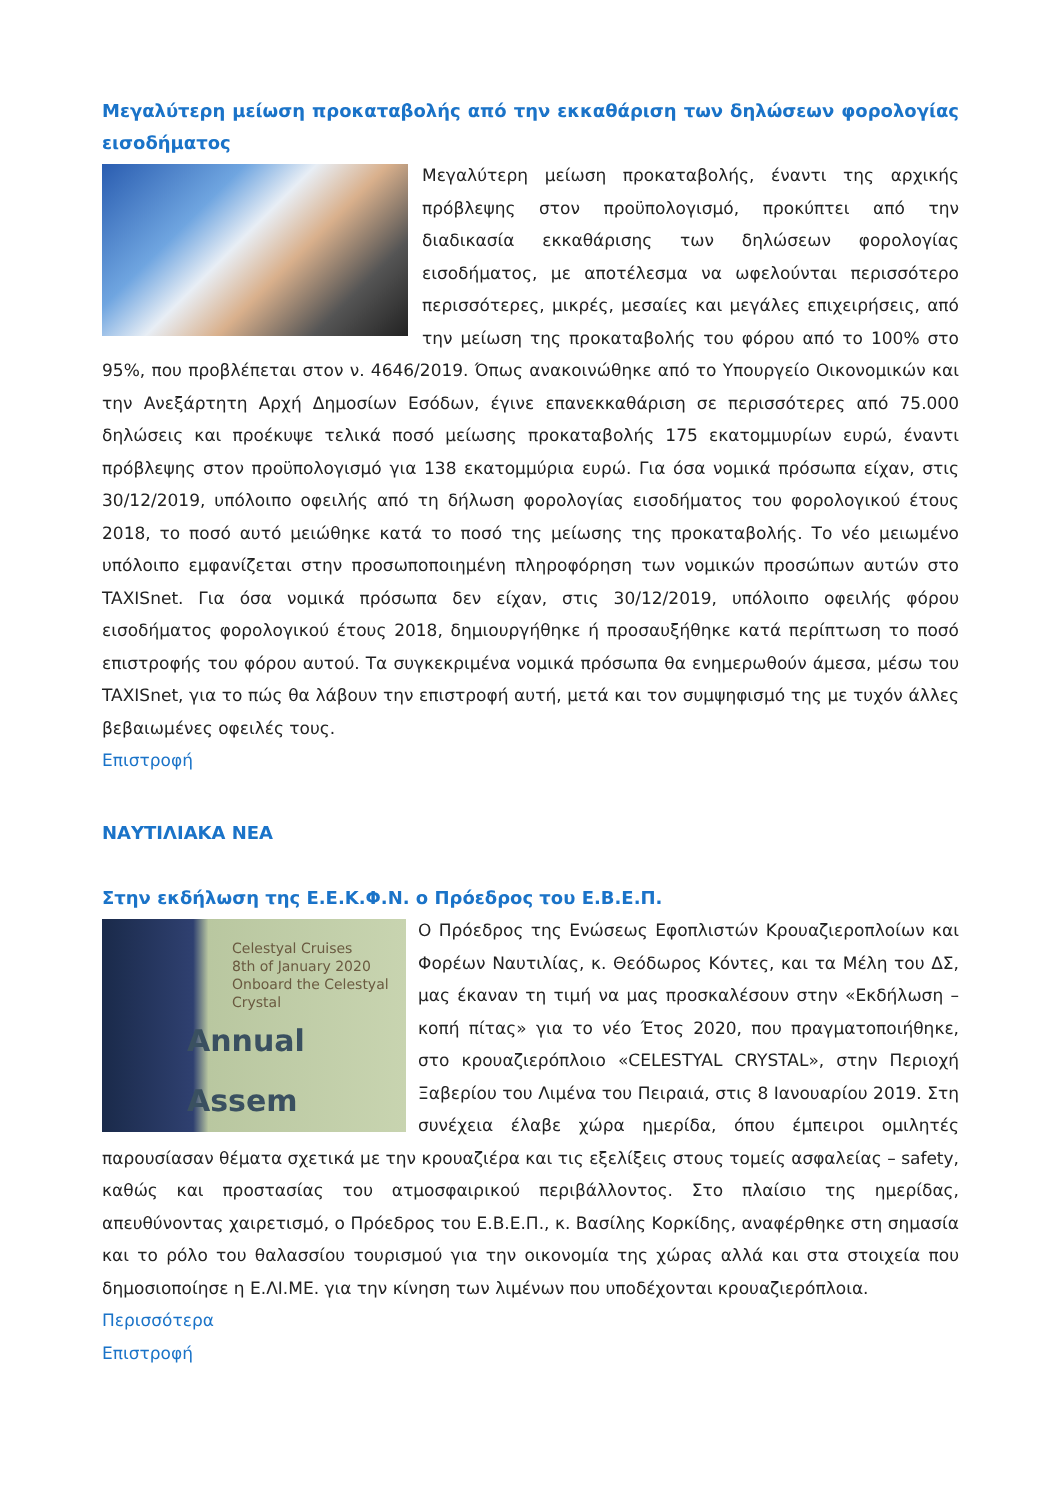Μεγαλύτερη μείωση προκαταβολής από την εκκαθάριση των δηλώσεων φορολογίας εισοδήματος
Μεγαλύτερη μείωση προκαταβολής, έναντι της αρχικής πρόβλεψης στον προϋπολογισμό, προκύπτει από την διαδικασία εκκαθάρισης των δηλώσεων φορολογίας εισοδήματος, με αποτέλεσμα να ωφελούνται περισσότερο περισσότερες, μικρές, μεσαίες και μεγάλες επιχειρήσεις, από την μείωση της προκαταβολής του φόρου από το 100% στο 95%, που προβλέπεται στον ν. 4646/2019. Όπως ανακοινώθηκε από το Υπουργείο Οικονομικών και την Ανεξάρτητη Αρχή Δημοσίων Εσόδων, έγινε επανεκκαθάριση σε περισσότερες από 75.000 δηλώσεις και προέκυψε τελικά ποσό μείωσης προκαταβολής 175 εκατομμυρίων ευρώ, έναντι πρόβλεψης στον προϋπολογισμό για 138 εκατομμύρια ευρώ. Για όσα νομικά πρόσωπα είχαν, στις 30/12/2019, υπόλοιπο οφειλής από τη δήλωση φορολογίας εισοδήματος του φορολογικού έτους 2018, το ποσό αυτό μειώθηκε κατά το ποσό της μείωσης της προκαταβολής. Το νέο μειωμένο υπόλοιπο εμφανίζεται στην προσωποποιημένη πληροφόρηση των νομικών προσώπων αυτών στο TAXISnet. Για όσα νομικά πρόσωπα δεν είχαν, στις 30/12/2019, υπόλοιπο οφειλής φόρου εισοδήματος φορολογικού έτους 2018, δημιουργήθηκε ή προσαυξήθηκε κατά περίπτωση το ποσό επιστροφής του φόρου αυτού. Τα συγκεκριμένα νομικά πρόσωπα θα ενημερωθούν άμεσα, μέσω του TAXISnet, για το πώς θα λάβουν την επιστροφή αυτή, μετά και τον συμψηφισμό της με τυχόν άλλες βεβαιωμένες οφειλές τους.
Επιστροφή
ΝΑΥΤΙΛΙΑΚΑ ΝΕΑ
Στην εκδήλωση της Ε.Ε.Κ.Φ.Ν. ο Πρόεδρος του Ε.Β.Ε.Π.
Celestyal Cruises
8th of January 2020
Onboard the Celestyal Crystal
Annual Assem
Ο Πρόεδρος της Ενώσεως Εφοπλιστών Κρουαζιεροπλοίων και Φορέων Ναυτιλίας, κ. Θεόδωρος Κόντες, και τα Μέλη του ΔΣ, μας έκαναν τη τιμή να μας προσκαλέσουν στην «Εκδήλωση – κοπή πίτας» για το νέο Έτος 2020, που πραγματοποιήθηκε, στο κρουαζιερόπλοιο «CELESTYAL CRYSTAL», στην Περιοχή Ξαβερίου του Λιμένα του Πειραιά, στις 8 Ιανουαρίου 2019. Στη συνέχεια έλαβε χώρα ημερίδα, όπου έμπειροι ομιλητές παρουσίασαν θέματα σχετικά με την κρουαζιέρα και τις εξελίξεις στους τομείς ασφαλείας – safety, καθώς και προστασίας του ατμοσφαιρικού περιβάλλοντος. Στο πλαίσιο της ημερίδας, απευθύνοντας χαιρετισμό, ο Πρόεδρος του Ε.Β.Ε.Π., κ. Βασίλης Κορκίδης, αναφέρθηκε στη σημασία και το ρόλο του θαλασσίου τουρισμού για την οικονομία της χώρας αλλά και στα στοιχεία που δημοσιοποίησε η Ε.ΛΙ.ΜΕ. για την κίνηση των λιμένων που υποδέχονται κρουαζιερόπλοια.
Περισσότερα
Επιστροφή